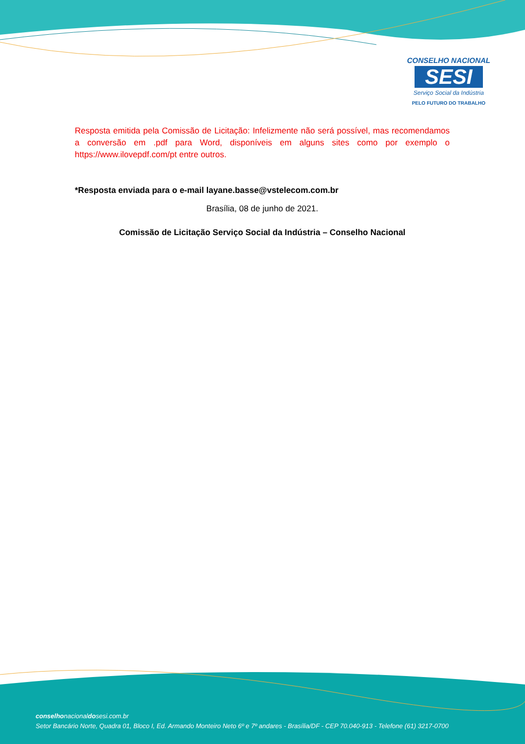CONSELHO NACIONAL
SESI
Serviço Social da Indústria
PELO FUTURO DO TRABALHO
Resposta emitida pela Comissão de Licitação: Infelizmente não será possível, mas recomendamos a conversão em .pdf para Word, disponíveis em alguns sites como por exemplo o https://www.ilovepdf.com/pt entre outros.
*Resposta enviada para o e-mail layane.basse@vstelecom.com.br
Brasília, 08 de junho de 2021.
Comissão de Licitação Serviço Social da Indústria – Conselho Nacional
conselhonacionaldosesi.com.br
Setor Bancário Norte, Quadra 01, Bloco I, Ed. Armando Monteiro Neto 6º e 7º andares - Brasília/DF - CEP 70.040-913 - Telefone (61) 3217-0700